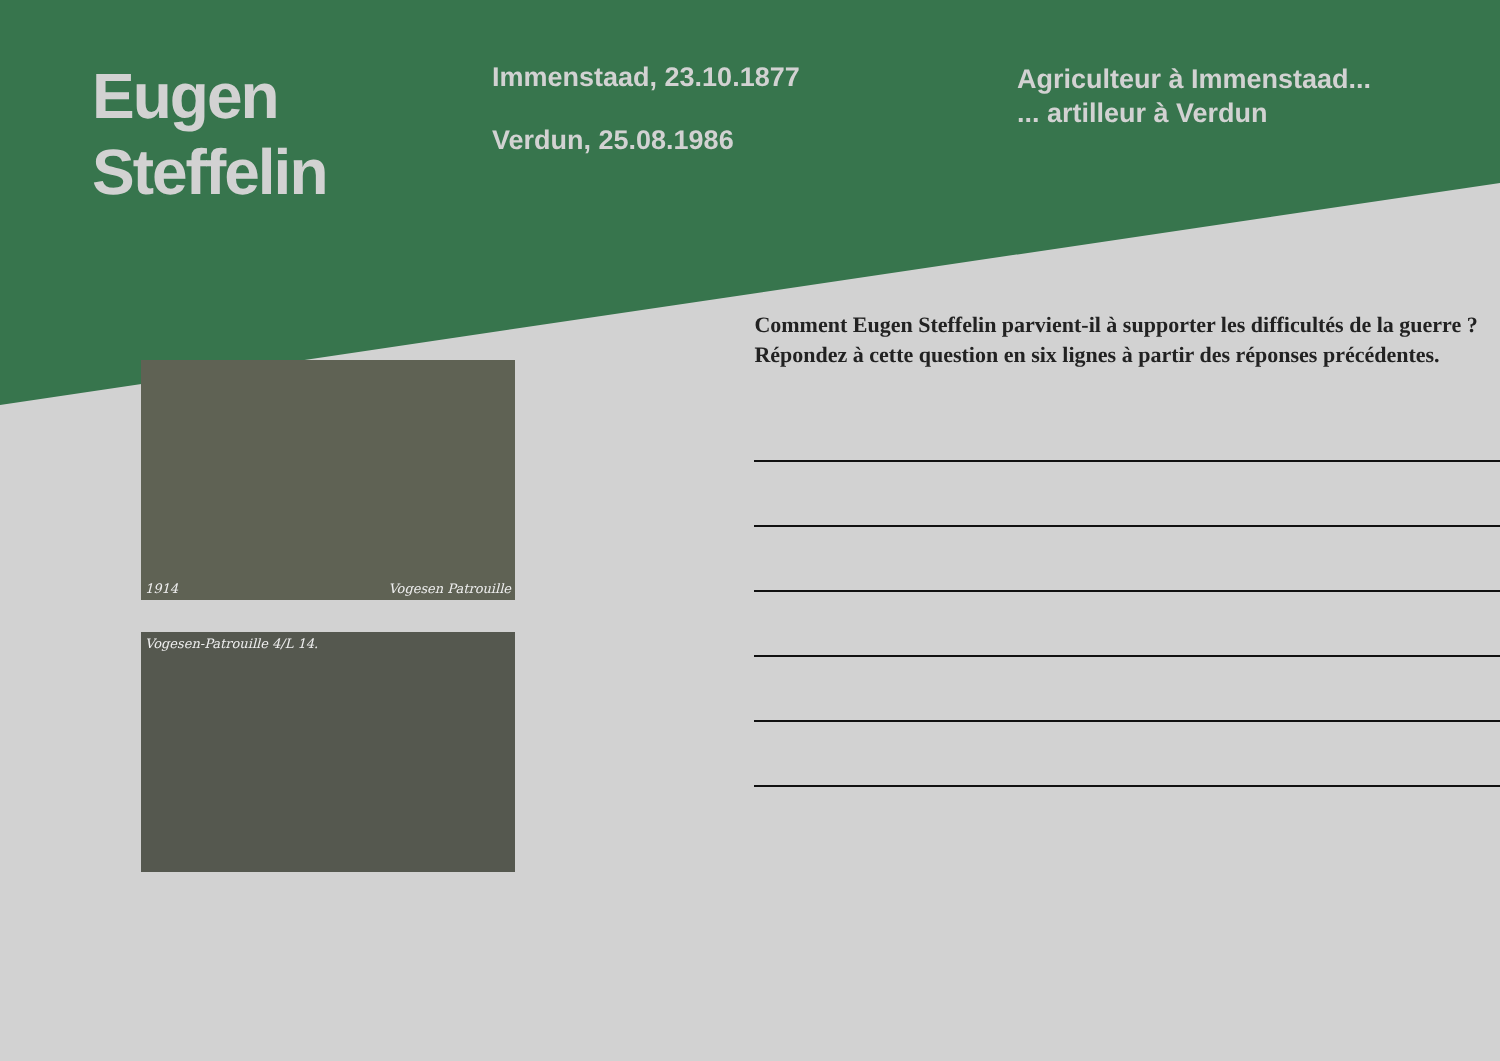Eugen
Steffelin
Immenstaad, 23.10.1877
Verdun, 25.08.1986
Agriculteur à Immenstaad...
... artilleur à Verdun
1914 Vogesen Patrouille
Vogesen-Patrouille 4/L 14.
Comment Eugen Steffelin parvient-il à supporter les difficultés de la guerre ?
Répondez à cette question en six lignes à partir des réponses précédentes.